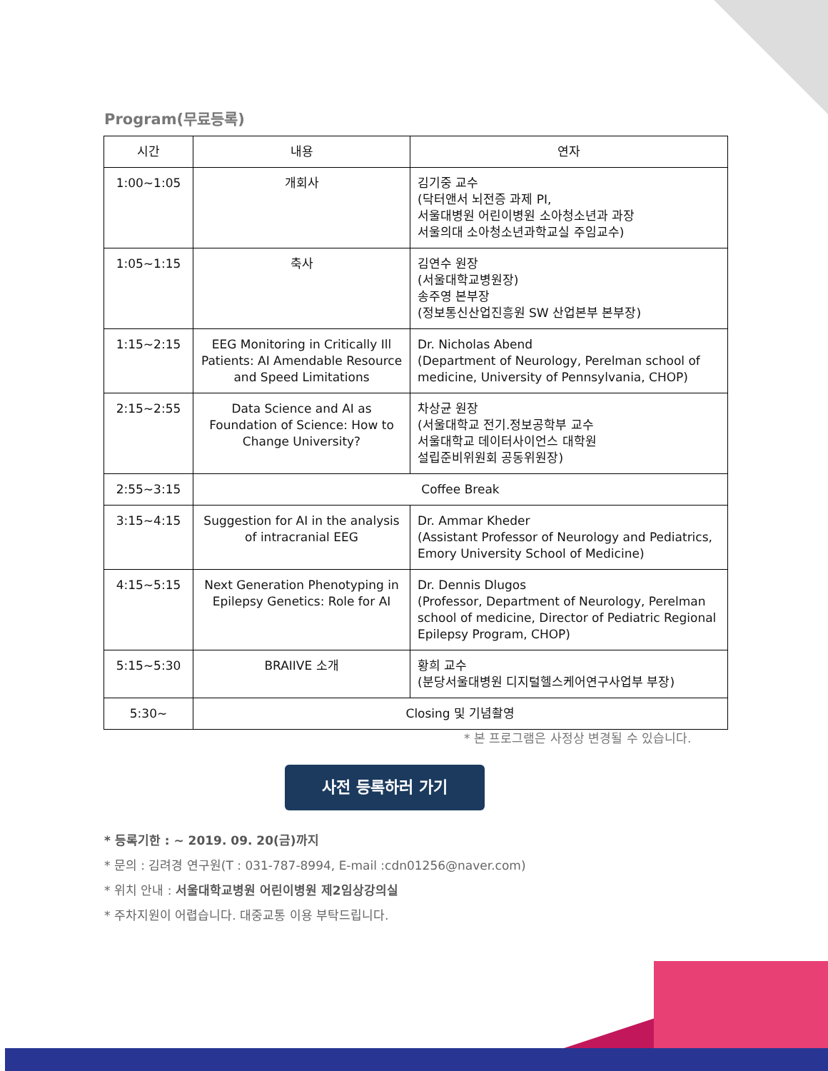Program(무료등록)
| 시간 | 내용 | 연자 |
| --- | --- | --- |
| 1:00~1:05 | 개회사 | 김기중 교수 (닥터앤서 뇌전증 과제 PI, 서울대병원 어린이병원 소아청소년과 과장 서울의대 소아청소년과학교실 주임교수) |
| 1:05~1:15 | 축사 | 김연수 원장 (서울대학교병원장) 송주영 본부장 (정보통신산업진흥원 SW 산업본부 본부장) |
| 1:15~2:15 | EEG Monitoring in Critically Ill Patients: AI Amendable Resource and Speed Limitations | Dr. Nicholas Abend (Department of Neurology, Perelman school of medicine, University of Pennsylvania, CHOP) |
| 2:15~2:55 | Data Science and AI as Foundation of Science: How to Change University? | 차상균 원장 (서울대학교 전기.정보공학부 교수 서울대학교 데이터사이언스 대학원 설립준비위원회 공동위원장) |
| 2:55~3:15 | Coffee Break | |
| 3:15~4:15 | Suggestion for AI in the analysis of intracranial EEG | Dr. Ammar Kheder (Assistant Professor of Neurology and Pediatrics, Emory University School of Medicine) |
| 4:15~5:15 | Next Generation Phenotyping in Epilepsy Genetics: Role for AI | Dr. Dennis Dlugos (Professor, Department of Neurology, Perelman school of medicine, Director of Pediatric Regional Epilepsy Program, CHOP) |
| 5:15~5:30 | BRAIIVE 소개 | 황희 교수 (분당서울대병원 디지털헬스케어연구사업부 부장) |
| 5:30~ | Closing 및 기념촬영 | |
* 본 프로그램은 사정상 변경될 수 있습니다.
사전 등록하러 가기
* 등록기한 : ~ 2019. 09. 20(금)까지
* 문의 : 김려경 연구원(T : 031-787-8994, E-mail :cdn01256@naver.com)
* 위치 안내 : 서울대학교병원 어린이병원 제2임상강의실
* 주차지원이 어렵습니다. 대중교통 이용 부탁드립니다.